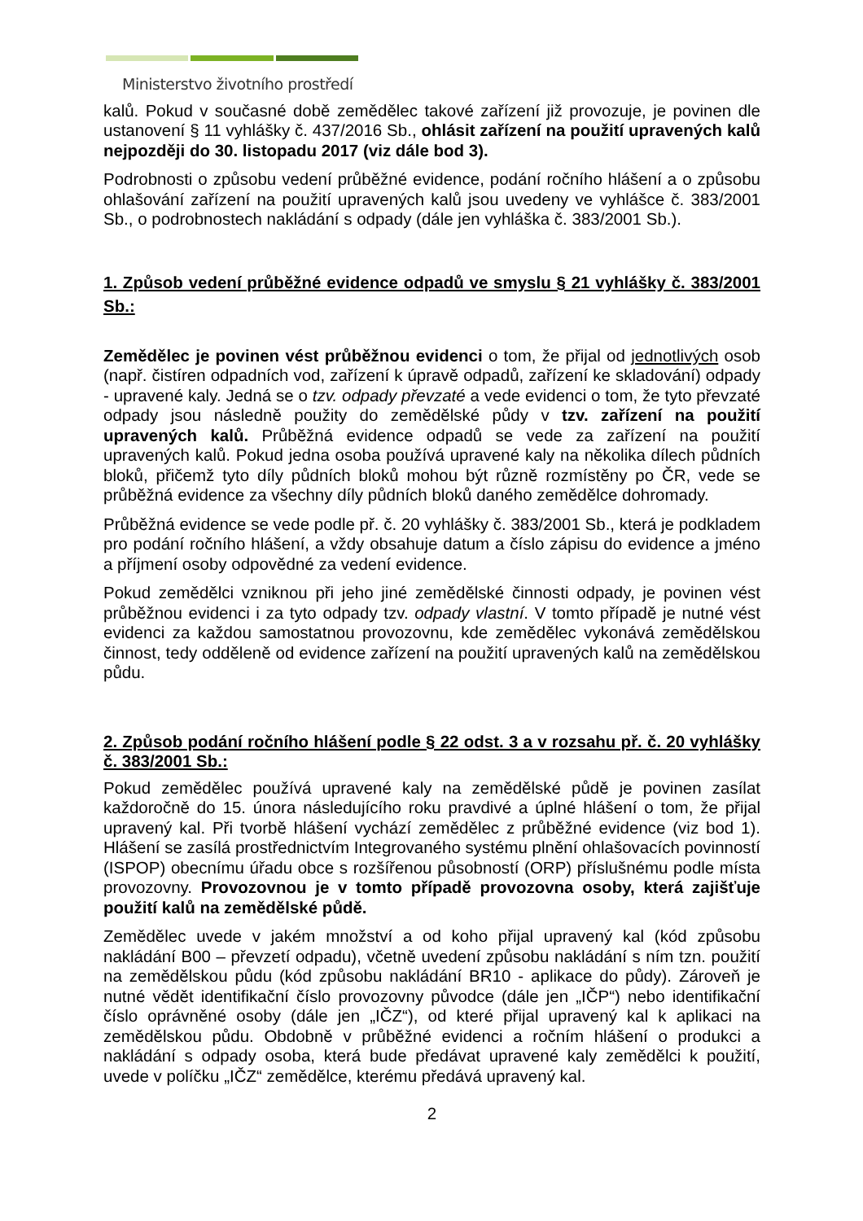Ministerstvo životního prostředí
kalů. Pokud v současné době zemědělec takové zařízení již provozuje, je povinen dle ustanovení § 11 vyhlášky č. 437/2016 Sb., ohlásit zařízení na použití upravených kalů nejpozději do 30. listopadu 2017 (viz dále bod 3).
Podrobnosti o způsobu vedení průběžné evidence, podání ročního hlášení a o způsobu ohlašování zařízení na použití upravených kalů jsou uvedeny ve vyhlášce č. 383/2001 Sb., o podrobnostech nakládání s odpady (dále jen vyhláška č. 383/2001 Sb.).
1. Způsob vedení průběžné evidence odpadů ve smyslu § 21 vyhlášky č. 383/2001 Sb.:
Zemědělec je povinen vést průběžnou evidenci o tom, že přijal od jednotlivých osob (např. čistíren odpadních vod, zařízení k úpravě odpadů, zařízení ke skladování) odpady - upravené kaly. Jedná se o tzv. odpady převzaté a vede evidenci o tom, že tyto převzaté odpady jsou následně použity do zemědělské půdy v tzv. zařízení na použití upravených kalů. Průběžná evidence odpadů se vede za zařízení na použití upravených kalů. Pokud jedna osoba používá upravené kaly na několika dílech půdních bloků, přičemž tyto díly půdních bloků mohou být různě rozmístěny po ČR, vede se průběžná evidence za všechny díly půdních bloků daného zemědělce dohromady.
Průběžná evidence se vede podle př. č. 20 vyhlášky č. 383/2001 Sb., která je podkladem pro podání ročního hlášení, a vždy obsahuje datum a číslo zápisu do evidence a jméno a příjmení osoby odpovědné za vedení evidence.
Pokud zemědělci vzniknou při jeho jiné zemědělské činnosti odpady, je povinen vést průběžnou evidenci i za tyto odpady tzv. odpady vlastní. V tomto případě je nutné vést evidenci za každou samostatnou provozovnu, kde zemědělec vykonává zemědělskou činnost, tedy odděleně od evidence zařízení na použití upravených kalů na zemědělskou půdu.
2. Způsob podání ročního hlášení podle § 22 odst. 3 a v rozsahu př. č. 20 vyhlášky č. 383/2001 Sb.:
Pokud zemědělec používá upravené kaly na zemědělské půdě je povinen zasílat každoročně do 15. února následujícího roku pravdivé a úplné hlášení o tom, že přijal upravený kal. Při tvorbě hlášení vychází zemědělec z průběžné evidence (viz bod 1). Hlášení se zasílá prostřednictvím Integrovaného systému plnění ohlašovacích povinností (ISPOP) obecnímu úřadu obce s rozšířenou působností (ORP) příslušnému podle místa provozovny. Provozovnou je v tomto případě provozovna osoby, která zajišťuje použití kalů na zemědělské půdě.
Zemědělec uvede v jakém množství a od koho přijal upravený kal (kód způsobu nakládání B00 – převzetí odpadu), včetně uvedení způsobu nakládání s ním tzn. použití na zemědělskou půdu (kód způsobu nakládání BR10 - aplikace do půdy). Zároveň je nutné vědět identifikační číslo provozovny původce (dále jen „IČP“) nebo identifikační číslo oprávněné osoby (dále jen „IČZ“), od které přijal upravený kal k aplikaci na zemědělskou půdu. Obdobně v průběžné evidenci a ročním hlášení o produkci a nakládání s odpady osoba, která bude předávat upravené kaly zemědělci k použití, uvede v políčku „IČZ“ zemědělce, kterému předává upravený kal.
2